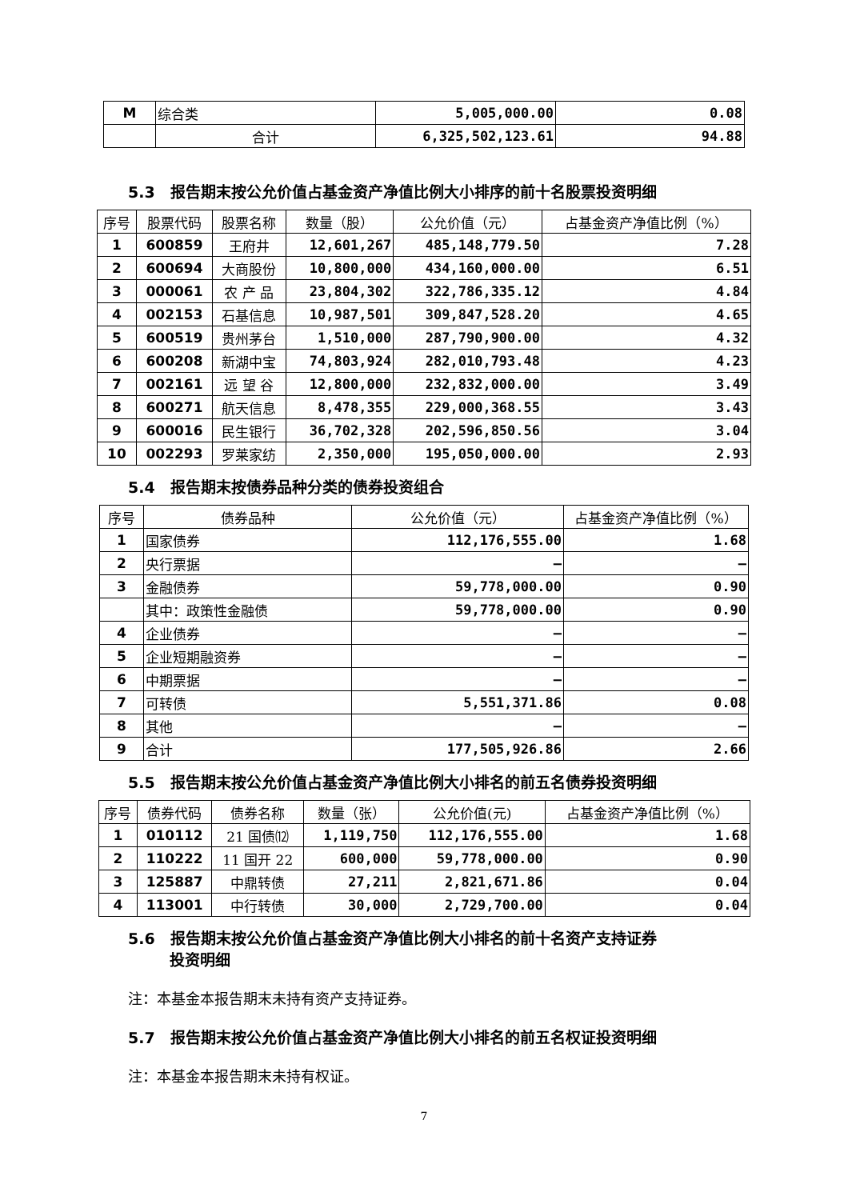| M | 综合类 | 5,005,000.00 | 0.08 |
| | 合计 | 6,325,502,123.61 | 94.88 |
5.3　报告期末按公允价值占基金资产净值比例大小排序的前十名股票投资明细
| 序号 | 股票代码 | 股票名称 | 数量（股） | 公允价值（元） | 占基金资产净值比例（%） |
| --- | --- | --- | --- | --- | --- |
| 1 | 600859 | 王府井 | 12,601,267 | 485,148,779.50 | 7.28 |
| 2 | 600694 | 大商股份 | 10,800,000 | 434,160,000.00 | 6.51 |
| 3 | 000061 | 农 产 品 | 23,804,302 | 322,786,335.12 | 4.84 |
| 4 | 002153 | 石基信息 | 10,987,501 | 309,847,528.20 | 4.65 |
| 5 | 600519 | 贵州茅台 | 1,510,000 | 287,790,900.00 | 4.32 |
| 6 | 600208 | 新湖中宝 | 74,803,924 | 282,010,793.48 | 4.23 |
| 7 | 002161 | 远 望 谷 | 12,800,000 | 232,832,000.00 | 3.49 |
| 8 | 600271 | 航天信息 | 8,478,355 | 229,000,368.55 | 3.43 |
| 9 | 600016 | 民生银行 | 36,702,328 | 202,596,850.56 | 3.04 |
| 10 | 002293 | 罗莱家纺 | 2,350,000 | 195,050,000.00 | 2.93 |
5.4　报告期末按债券品种分类的债券投资组合
| 序号 | 债券品种 | 公允价值（元） | 占基金资产净值比例（%） |
| --- | --- | --- | --- |
| 1 | 国家债券 | 112,176,555.00 | 1.68 |
| 2 | 央行票据 | — | — |
| 3 | 金融债券 | 59,778,000.00 | 0.90 |
| | 其中：政策性金融债 | 59,778,000.00 | 0.90 |
| 4 | 企业债券 | — | — |
| 5 | 企业短期融资券 | — | — |
| 6 | 中期票据 | — | — |
| 7 | 可转债 | 5,551,371.86 | 0.08 |
| 8 | 其他 | — | — |
| 9 | 合计 | 177,505,926.86 | 2.66 |
5.5　报告期末按公允价值占基金资产净值比例大小排名的前五名债券投资明细
| 序号 | 债券代码 | 债券名称 | 数量（张） | 公允价值(元) | 占基金资产净值比例（%） |
| --- | --- | --- | --- | --- | --- |
| 1 | 010112 | 21 国债⑿ | 1,119,750 | 112,176,555.00 | 1.68 |
| 2 | 110222 | 11 国开 22 | 600,000 | 59,778,000.00 | 0.90 |
| 3 | 125887 | 中鼎转债 | 27,211 | 2,821,671.86 | 0.04 |
| 4 | 113001 | 中行转债 | 30,000 | 2,729,700.00 | 0.04 |
5.6　报告期末按公允价值占基金资产净值比例大小排名的前十名资产支持证券
投资明细
注：本基金本报告期末未持有资产支持证券。
5.7　报告期末按公允价值占基金资产净值比例大小排名的前五名权证投资明细
注：本基金本报告期末未持有权证。
7